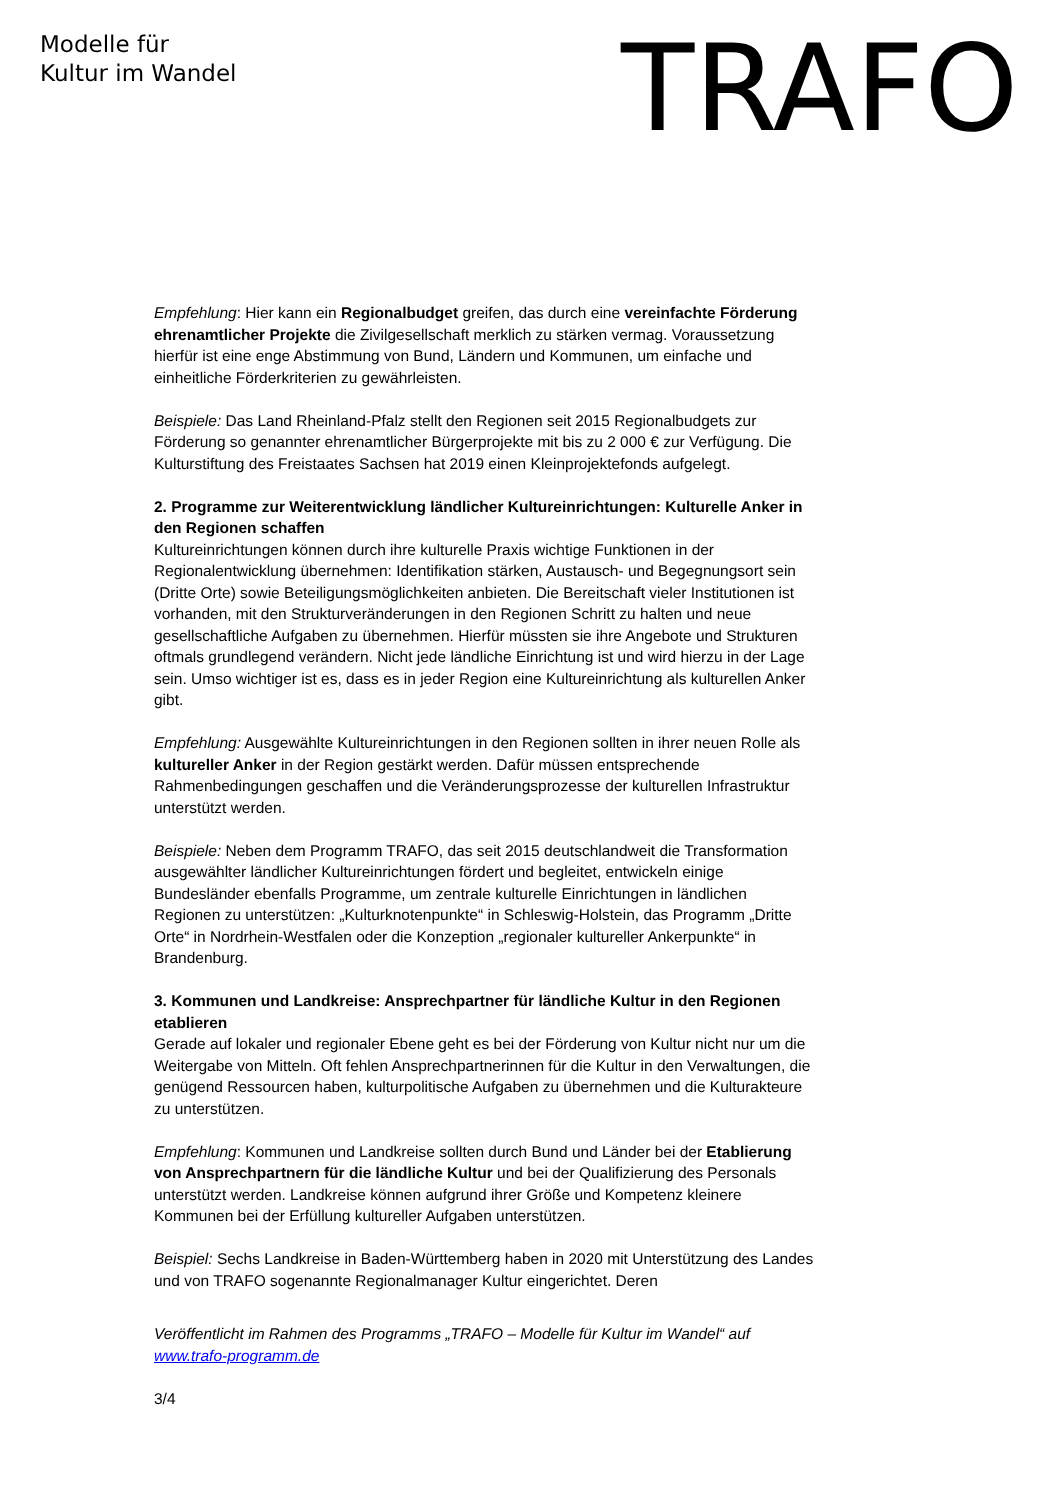Modelle für
Kultur im Wandel
TRAFO
Empfehlung: Hier kann ein Regionalbudget greifen, das durch eine vereinfachte Förderung ehrenamtlicher Projekte die Zivilgesellschaft merklich zu stärken vermag. Voraussetzung hierfür ist eine enge Abstimmung von Bund, Ländern und Kommunen, um einfache und einheitliche Förderkriterien zu gewährleisten.
Beispiele: Das Land Rheinland-Pfalz stellt den Regionen seit 2015 Regionalbudgets zur Förderung so genannter ehrenamtlicher Bürgerprojekte mit bis zu 2 000 € zur Verfügung. Die Kulturstiftung des Freistaates Sachsen hat 2019 einen Kleinprojektefonds aufgelegt.
2. Programme zur Weiterentwicklung ländlicher Kultureinrichtungen: Kulturelle Anker in den Regionen schaffen
Kultureinrichtungen können durch ihre kulturelle Praxis wichtige Funktionen in der Regionalentwicklung übernehmen: Identifikation stärken, Austausch- und Begegnungsort sein (Dritte Orte) sowie Beteiligungsmöglichkeiten anbieten. Die Bereitschaft vieler Institutionen ist vorhanden, mit den Strukturveränderungen in den Regionen Schritt zu halten und neue gesellschaftliche Aufgaben zu übernehmen. Hierfür müssten sie ihre Angebote und Strukturen oftmals grundlegend verändern. Nicht jede ländliche Einrichtung ist und wird hierzu in der Lage sein. Umso wichtiger ist es, dass es in jeder Region eine Kultureinrichtung als kulturellen Anker gibt.
Empfehlung: Ausgewählte Kultureinrichtungen in den Regionen sollten in ihrer neuen Rolle als kultureller Anker in der Region gestärkt werden. Dafür müssen entsprechende Rahmenbedingungen geschaffen und die Veränderungsprozesse der kulturellen Infrastruktur unterstützt werden.
Beispiele: Neben dem Programm TRAFO, das seit 2015 deutschlandweit die Transformation ausgewählter ländlicher Kultureinrichtungen fördert und begleitet, entwickeln einige Bundesländer ebenfalls Programme, um zentrale kulturelle Einrichtungen in ländlichen Regionen zu unterstützen: „Kulturknotenpunkte“ in Schleswig-Holstein, das Programm „Dritte Orte“ in Nordrhein-Westfalen oder die Konzeption „regionaler kultureller Ankerpunkte“ in Brandenburg.
3. Kommunen und Landkreise: Ansprechpartner für ländliche Kultur in den Regionen etablieren
Gerade auf lokaler und regionaler Ebene geht es bei der Förderung von Kultur nicht nur um die Weitergabe von Mitteln. Oft fehlen Ansprechpartnerinnen für die Kultur in den Verwaltungen, die genügend Ressourcen haben, kulturpolitische Aufgaben zu übernehmen und die Kulturakteure zu unterstützen.
Empfehlung: Kommunen und Landkreise sollten durch Bund und Länder bei der Etablierung von Ansprechpartnern für die ländliche Kultur und bei der Qualifizierung des Personals unterstützt werden. Landkreise können aufgrund ihrer Größe und Kompetenz kleinere Kommunen bei der Erfüllung kultureller Aufgaben unterstützen.
Beispiel: Sechs Landkreise in Baden-Württemberg haben in 2020 mit Unterstützung des Landes und von TRAFO sogenannte Regionalmanager Kultur eingerichtet. Deren
Veröffentlicht im Rahmen des Programms „TRAFO – Modelle für Kultur im Wandel“ auf www.trafo-programm.de
3/4